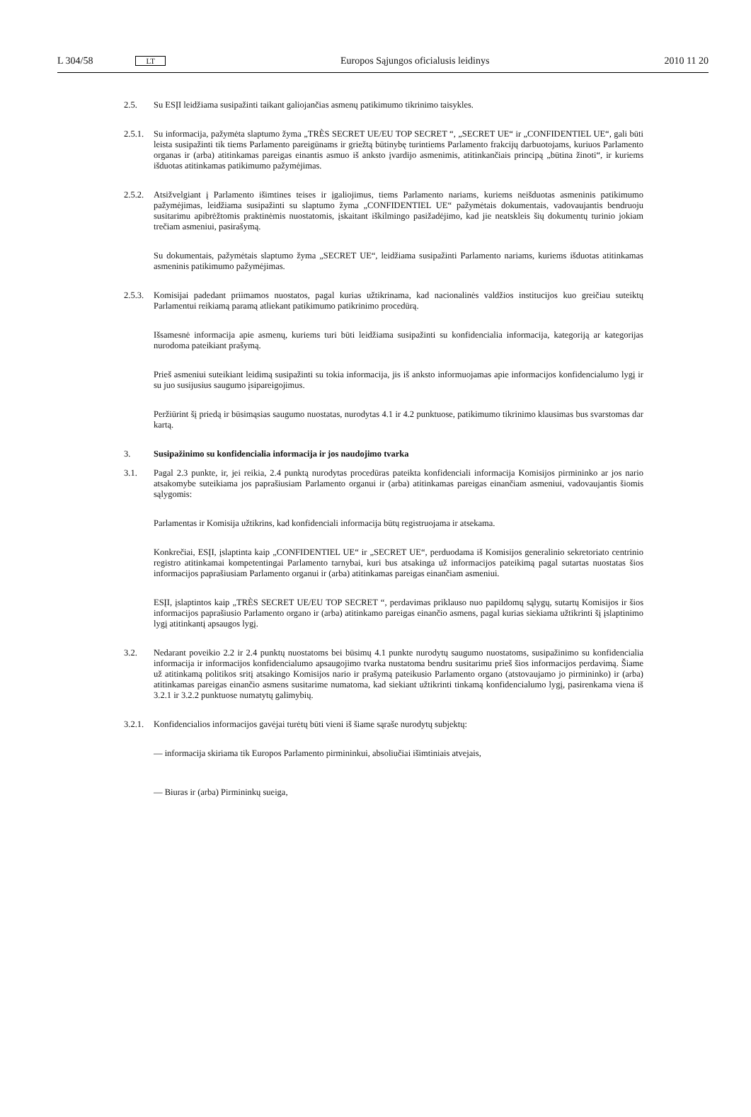L 304/58 LT Europos Sąjungos oficialusis leidinys 2010 11 20
2.5. Su ESĮI leidžiama susipažinti taikant galiojančias asmenų patikimumo tikrinimo taisykles.
2.5.1. Su informacija, pažymėta slaptumo žyma „TRÈS SECRET UE/EU TOP SECRET “, „SECRET UE“ ir „CONFIDENTIEL UE“, gali būti leista susipažinti tik tiems Parlamento pareigūnams ir griežtą būtinybę turintiems Parlamento frakcijų darbuotojams, kuriuos Parlamento organas ir (arba) atitinkamas pareigas einantis asmuo iš anksto įvardijo asmenimis, atitinkančiais principą „būtina žinoti“, ir kuriems išduotas atitinkamas patikimumo pažymėjimas.
2.5.2. Atsižvelgiant į Parlamento išimtines teises ir įgaliojimus, tiems Parlamento nariams, kuriems neišduotas asmeninis patikimumo pažymėjimas, leidžiama susipažinti su slaptumo žyma „CONFIDENTIEL UE“ pažymėtais dokumentais, vadovaujantis bendruoju susitarimu apibrėžtomis praktinėmis nuostatomis, įskaitant iškilmingo pasižadėjimo, kad jie neatskleis šių dokumentų turinio jokiam trečiam asmeniui, pasirašymą.
Su dokumentais, pažymėtais slaptumo žyma „SECRET UE“, leidžiama susipažinti Parlamento nariams, kuriems išduotas atitinkamas asmeninis patikimumo pažymėjimas.
2.5.3. Komisijai padedant priimamos nuostatos, pagal kurias užtikrinama, kad nacionalinės valdžios institucijos kuo greičiau suteiktų Parlamentui reikiamą paramą atliekant patikimumo patikrinimo procedūrą.
Išsamesnė informacija apie asmenų, kuriems turi būti leidžiama susipažinti su konfidencialia informacija, kategoriją ar kategorijas nurodoma pateikiant prašymą.
Prieš asmeniui suteikiant leidimą susipažinti su tokia informacija, jis iš anksto informuojamas apie informacijos konfidencialumo lygį ir su juo susijusius saugumo įsipareigojimus.
Peržiūrint šį priedą ir būsimąsias saugumo nuostatas, nurodytas 4.1 ir 4.2 punktuose, patikimumo tikrinimo klausimas bus svarstomas dar kartą.
3. Susipažinimo su konfidencialia informacija ir jos naudojimo tvarka
3.1. Pagal 2.3 punkte, ir, jei reikia, 2.4 punktą nurodytas procedūras pateikta konfidenciali informacija Komisijos pirmininko ar jos nario atsakomybe suteikiama jos paprašiusiam Parlamento organui ir (arba) atitinkamas pareigas einančiam asmeniui, vadovaujantis šiomis sąlygomis:
Parlamentas ir Komisija užtikrins, kad konfidenciali informacija būtų registruojama ir atsekama.
Konkrečiai, ESĮI, įslaptinta kaip „CONFIDENTIEL UE“ ir „SECRET UE“, perduodama iš Komisijos generalinio sekretoriato centrinio registro atitinkamai kompetentingai Parlamento tarnybai, kuri bus atsakinga už informacijos pateikimą pagal sutartas nuostatas šios informacijos paprašiusiam Parlamento organui ir (arba) atitinkamas pareigas einančiam asmeniui.
ESĮI, įslaptintos kaip „TRÈS SECRET UE/EU TOP SECRET “, perdavimas priklauso nuo papildomų sąlygų, sutartų Komisijos ir šios informacijos paprašiusio Parlamento organo ir (arba) atitinkamo pareigas einančio asmens, pagal kurias siekiama užtikrinti šį įslaptinimo lygį atitinkantį apsaugos lygį.
3.2. Nedarant poveikio 2.2 ir 2.4 punktų nuostatoms bei būsimų 4.1 punkte nurodytų saugumo nuostatoms, susipažinimo su konfidencialia informacija ir informacijos konfidencialumo apsaugojimo tvarka nustatoma bendru susitarimu prieš šios informacijos perdavimą. Šiame už atitinkamą politikos sritį atsakingo Komisijos nario ir prašymą pateikusio Parlamento organo (atstovaujamo jo pirmininko) ir (arba) atitinkamas pareigas einančio asmens susitarime numatoma, kad siekiant užtikrinti tinkamą konfidencialumo lygį, pasirenkama viena iš 3.2.1 ir 3.2.2 punktuose numatytų galimybių.
3.2.1. Konfidencialios informacijos gavėjai turėtų būti vieni iš šiame sąraše nurodytų subjektų:
— informacija skiriama tik Europos Parlamento pirmininkui, absoliučiai išimtiniais atvejais,
— Biuras ir (arba) Pirmininkų sueiga,